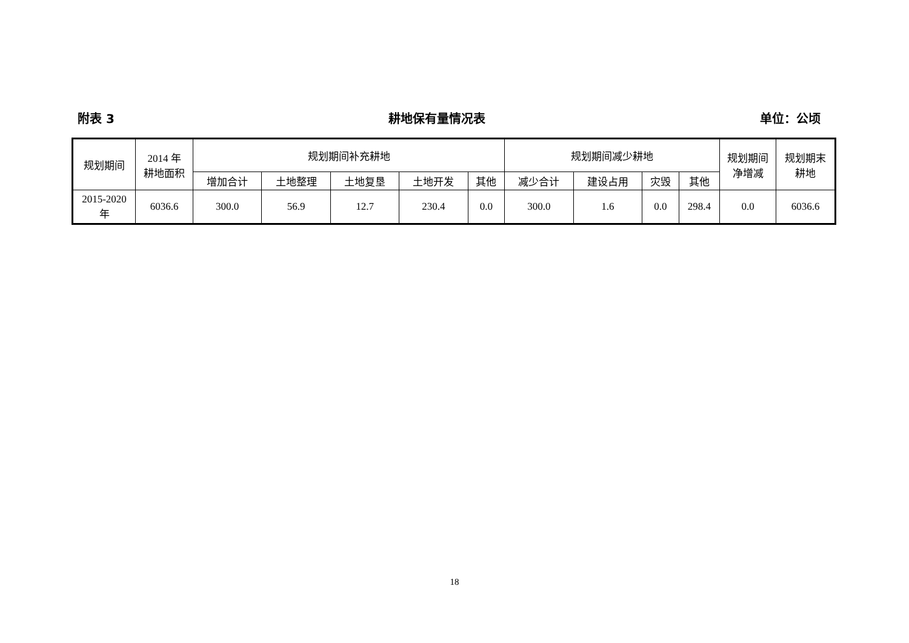附表 3 耕地保有量情况表 单位：公顷
| 规划期间 | 2014 年 耕地面积 | 规划期间补充耕地 | | | | | 规划期间减少耕地 | | | | 规划期间 净增减 | 规划期末 耕地 |
| --- | --- | --- | --- | --- | --- | --- | --- | --- | --- | --- | --- | --- |
| | | 增加合计 | 土地整理 | 土地复垦 | 土地开发 | 其他 | 减少合计 | 建设占用 | 灾毁 | 其他 | | |
| 2015-2020 年 | 6036.6 | 300.0 | 56.9 | 12.7 | 230.4 | 0.0 | 300.0 | 1.6 | 0.0 | 298.4 | 0.0 | 6036.6 |
18